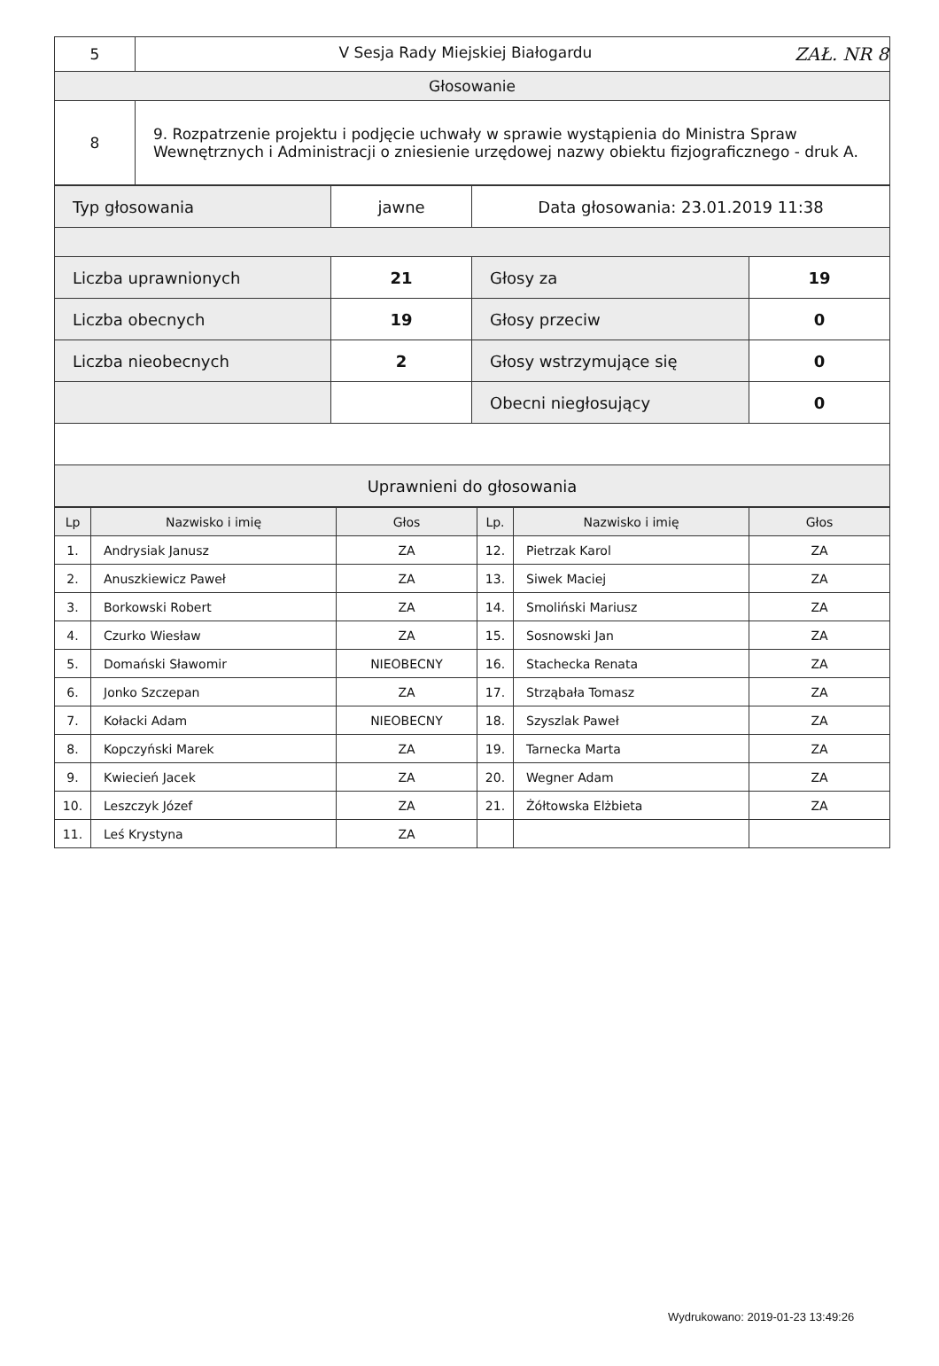| 5 | V Sesja Rady Miejskiej Białogardu ZAŁ. NR 8 |
| Głosowanie | |
| 8 | 9. Rozpatrzenie projektu i podjęcie uchwały w sprawie wystąpienia do Ministra Spraw Wewnętrznych i Administracji o zniesienie urzędowej nazwy obiektu fizjograficznego - druk A. |
| Typ głosowania | jawne | Data głosowania: 23.01.2019 11:38 | |
| Liczba uprawnionych | 21 | Głosy za | 19 |
| Liczba obecnych | 19 | Głosy przeciw | 0 |
| Liczba nieobecnych | 2 | Głosy wstrzymujące się | 0 |
| | | Obecni niegłosujący | 0 |
| Uprawnieni do głosowania | | | |
| Lp | Nazwisko i imię | Głos | Lp. | Nazwisko i imię | Głos |
| --- | --- | --- | --- | --- | --- |
| 1. | Andrysiak Janusz | ZA | 12. | Pietrzak Karol | ZA |
| 2. | Anuszkiewicz Paweł | ZA | 13. | Siwek Maciej | ZA |
| 3. | Borkowski Robert | ZA | 14. | Smoliński Mariusz | ZA |
| 4. | Czurko Wiesław | ZA | 15. | Sosnowski Jan | ZA |
| 5. | Domański Sławomir | NIEOBECNY | 16. | Stachecka Renata | ZA |
| 6. | Jonko Szczepan | ZA | 17. | Strząbała Tomasz | ZA |
| 7. | Kołacki Adam | NIEOBECNY | 18. | Szyszlak Paweł | ZA |
| 8. | Kopczyński Marek | ZA | 19. | Tarnecka Marta | ZA |
| 9. | Kwiecień Jacek | ZA | 20. | Wegner Adam | ZA |
| 10. | Leszczyk Józef | ZA | 21. | Żółtowska Elżbieta | ZA |
| 11. | Leś Krystyna | ZA | | | |
Wydrukowano: 2019-01-23 13:49:26